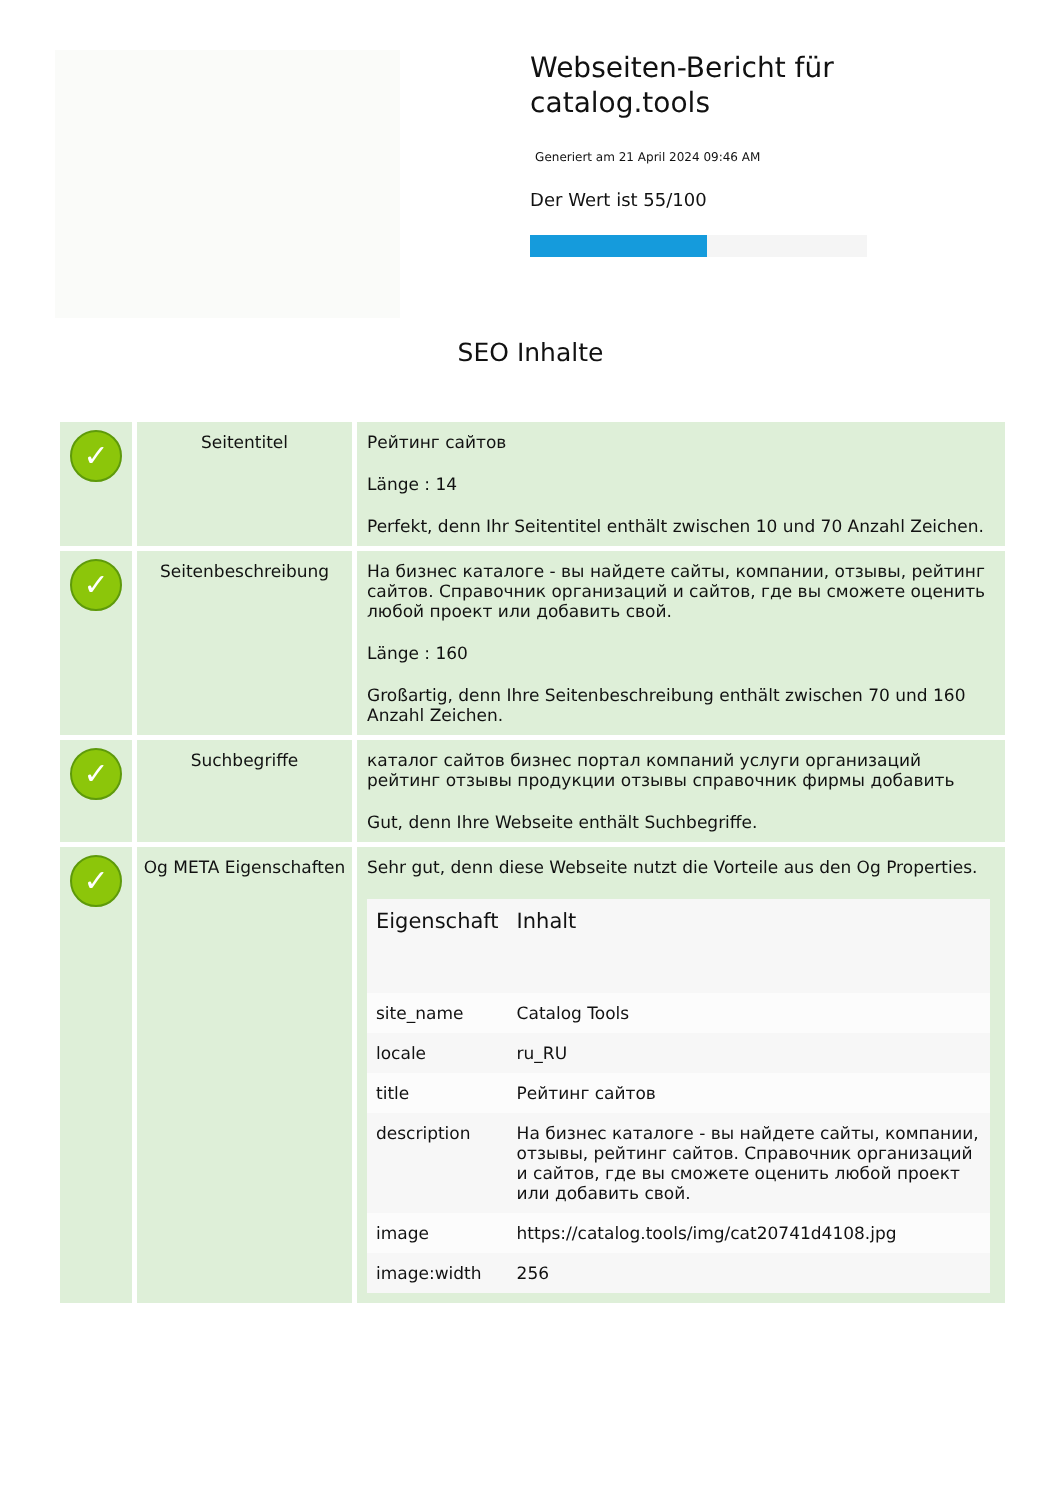Webseiten-Bericht für catalog.tools
Generiert am 21 April 2024 09:46 AM
Der Wert ist 55/100
SEO Inhalte
| ✓ | Seitentitel | Рейтинг сайтов Länge : 14 Perfekt, denn Ihr Seitentitel enthält zwischen 10 und 70 Anzahl Zeichen. |
| ✓ | Seitenbeschreibung | На бизнес каталоге - вы найдете сайты, компании, отзывы, рейтинг сайтов. Справочник организаций и сайтов, где вы сможете оценить любой проект или добавить свой. Länge : 160 Großartig, denn Ihre Seitenbeschreibung enthält zwischen 70 und 160 Anzahl Zeichen. |
| ✓ | Suchbegriffe | каталог сайтов бизнес портал компаний услуги организаций рейтинг отзывы продукции отзывы справочник фирмы добавить Gut, denn Ihre Webseite enthält Suchbegriffe. |
| ✓ | Og META Eigenschaften | Sehr gut, denn diese Webseite nutzt die Vorteile aus den Og Properties. / Eigenschaft / Inhalt / / --- / --- / / site_name / Catalog Tools / / locale / ru_RU / / title / Рейтинг сайтов / / description / На бизнес каталоге - вы найдете сайты, компании, отзывы, рейтинг сайтов. Справочник организаций и сайтов, где вы сможете оценить любой проект или добавить свой. / / image / https://catalog.tools/img/cat20741d4108.jpg / / image:width / 256 / |